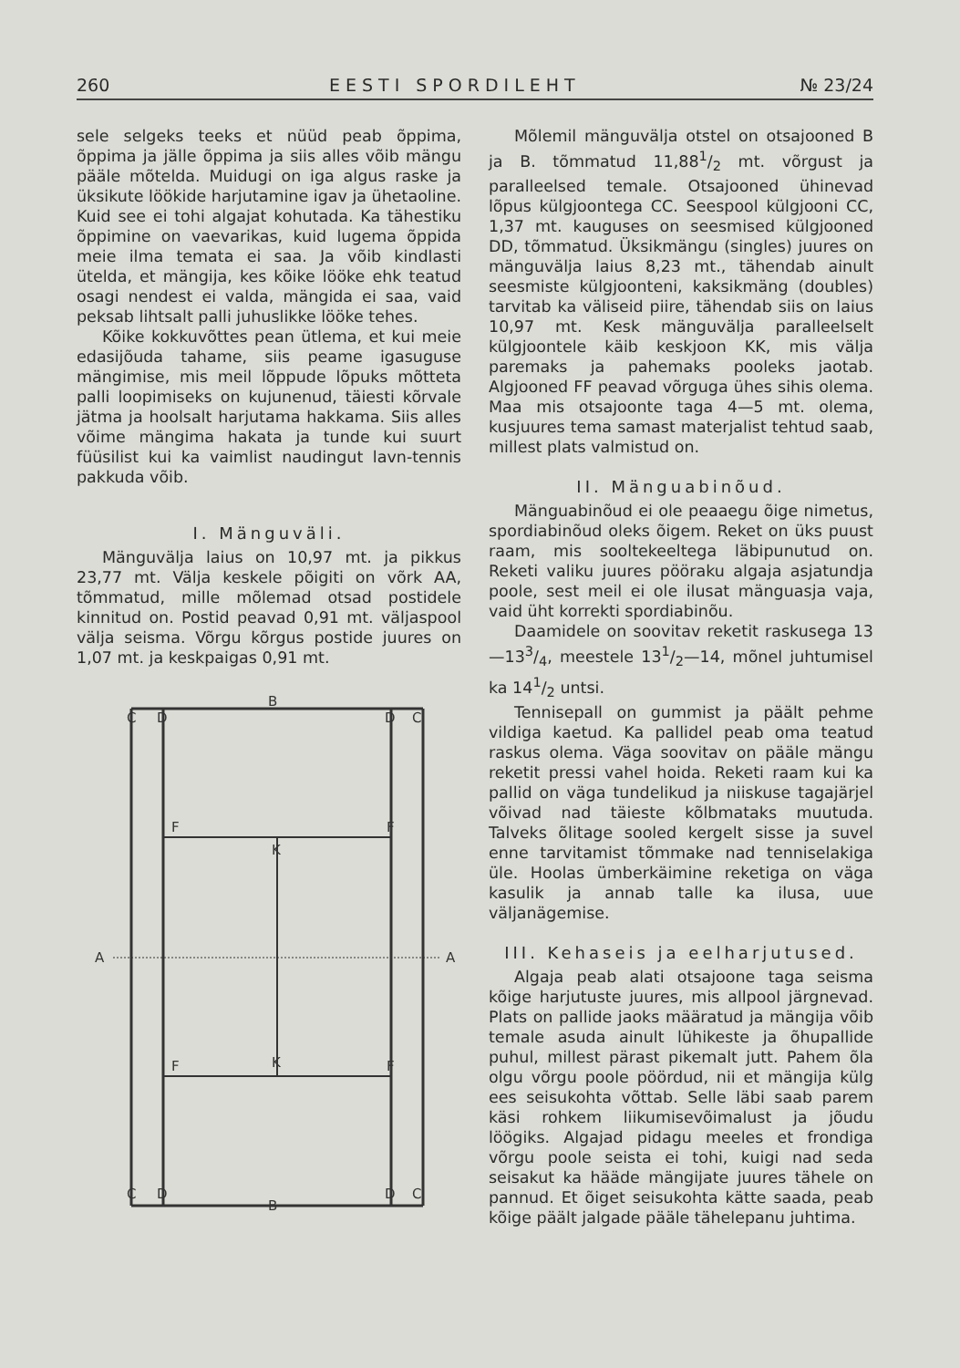260 EESTI SPORDILEHT № 23/24
sele selgeks teeks et nüüd peab õppima, õppima ja jälle õppima ja siis alles võib mängu pääle mõtelda. Muidugi on iga algus raske ja üksikute löökide harjutamine igav ja ühetaoline. Kuid see ei tohi algajat kohutada. Ka tähestiku õppimine on vaevarikas, kuid lugema õppida meie ilma temata ei saa. Ja võib kindlasti ütelda, et mängija, kes kõike lööke ehk teatud osagi nendest ei valda, mängida ei saa, vaid peksab lihtsalt palli juhuslikke lööke tehes.
Kõike kokkuvõttes pean ütlema, et kui meie edasijõuda tahame, siis peame igasuguse mängimise, mis meil lõppude lõpuks mõtteta palli loopimiseks on kujunenud, täiesti kõrvale jätma ja hoolsalt harjutama hakkama. Siis alles võime mängima hakata ja tunde kui suurt füüsilist kui ka vaimlist naudingut lavn-tennis pakkuda võib.
I. Mänguväli.
Mänguvälja laius on 10,97 mt. ja pikkus 23,77 mt. Välja keskele põigiti on võrk AA, tõmmatud, mille mõlemad otsad postidele kinnitud on. Postid peavad 0,91 mt. väljaspool välja seisma. Võrgu kõrgus postide juures on 1,07 mt. ja keskpaigas 0,91 mt.
C
D
B
D
C
F
F
K
A
A
F
F
K
C
D
B
D
C
Mõlemil mänguvälja otstel on otsajooned B ja B. tõmmatud 11,881/2 mt. võrgust ja paralleelsed temale. Otsajooned ühinevad lõpus külgjoontega CC. Seespool külgjooni CC, 1,37 mt. kauguses on seesmised külgjooned DD, tõmmatud. Üksikmängu (singles) juures on mänguvälja laius 8,23 mt., tähendab ainult seesmiste külgjoonteni, kaksikmäng (doubles) tarvitab ka väliseid piire, tähendab siis on laius 10,97 mt. Kesk mänguvälja paralleelselt külgjoontele käib keskjoon KK, mis välja paremaks ja pahemaks pooleks jaotab. Algjooned FF peavad võrguga ühes sihis olema. Maa mis otsajoonte taga 4—5 mt. olema, kusjuures tema samast materjalist tehtud saab, millest plats valmistud on.
II. Mänguabinõud.
Mänguabinõud ei ole peaaegu õige nimetus, spordiabinõud oleks õigem. Reket on üks puust raam, mis sooltekeeltega läbipunutud on. Reketi valiku juures pööraku algaja asjatundja poole, sest meil ei ole ilusat mänguasja vaja, vaid üht korrekti spordiabinõu.
Daamidele on soovitav reketit raskusega 13—133/4, meestele 131/2—14, mõnel juhtumisel ka 141/2 untsi.
Tennisepall on gummist ja päält pehme vildiga kaetud. Ka pallidel peab oma teatud raskus olema. Väga soovitav on pääle mängu reketit pressi vahel hoida. Reketi raam kui ka pallid on väga tundelikud ja niiskuse tagajärjel võivad nad täieste kõlbmataks muutuda. Talveks õlitage sooled kergelt sisse ja suvel enne tarvitamist tõmmake nad tenniselakiga üle. Hoolas ümberkäimine reketiga on väga kasulik ja annab talle ka ilusa, uue väljanägemise.
III. Kehaseis ja eelharjutused.
Algaja peab alati otsajoone taga seisma kõige harjutuste juures, mis allpool järgnevad. Plats on pallide jaoks määratud ja mängija võib temale asuda ainult lühikeste ja õhupallide puhul, millest pärast pikemalt jutt. Pahem õla olgu võrgu poole pöördud, nii et mängija külg ees seisukohta võttab. Selle läbi saab parem käsi rohkem liikumisevõimalust ja jõudu löögiks. Algajad pidagu meeles et frondiga võrgu poole seista ei tohi, kuigi nad seda seisakut ka hääde mängijate juures tähele on pannud. Et õiget seisukohta kätte saada, peab kõige päält jalgade pääle tähelepanu juhtima.